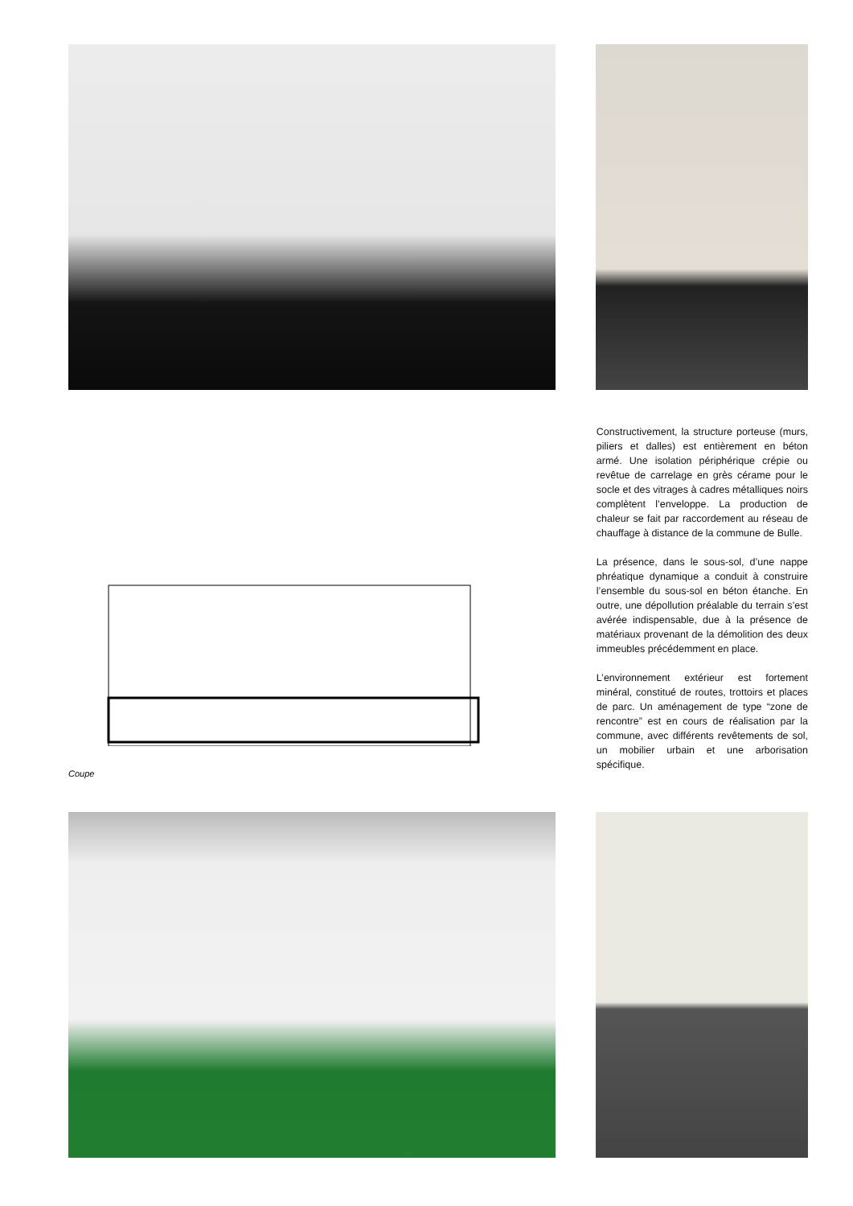Coupe
Constructivement, la structure porteuse (murs, piliers et dalles) est entièrement en béton armé. Une isolation périphérique crépie ou revêtue de carrelage en grès cérame pour le socle et des vitrages à cadres métalliques noirs complètent l’enveloppe. La production de chaleur se fait par raccordement au réseau de chauffage à distance de la commune de Bulle.
La présence, dans le sous-sol, d’une nappe phréatique dynamique a conduit à construire l’ensemble du sous-sol en béton étanche. En outre, une dépollution préalable du terrain s’est avérée indispensable, due à la présence de matériaux provenant de la démolition des deux immeubles précédemment en place.
L’environnement extérieur est fortement minéral, constitué de routes, trottoirs et places de parc. Un aménagement de type “zone de rencontre” est en cours de réalisation par la commune, avec différents revêtements de sol, un mobilier urbain et une arborisation spécifique.